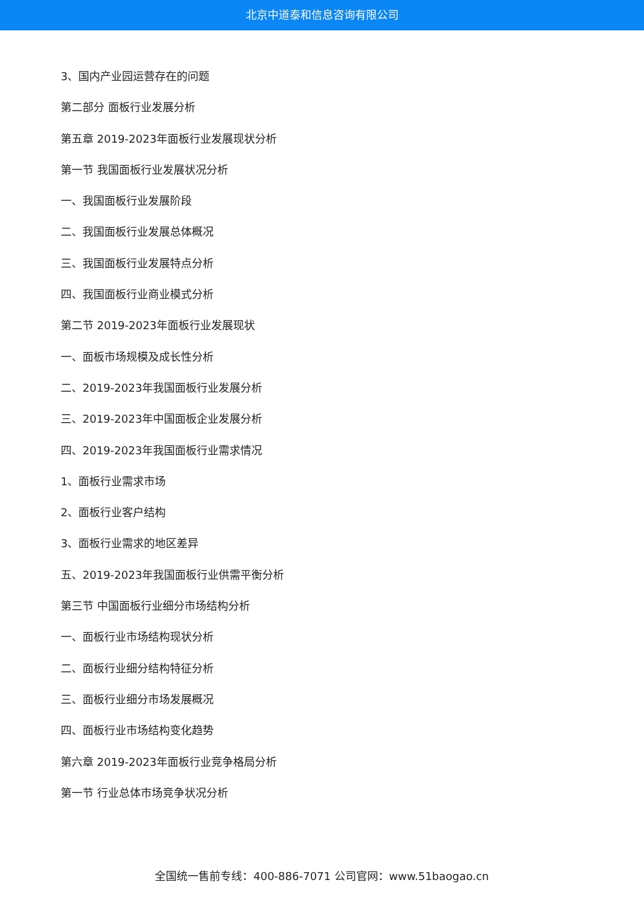北京中道泰和信息咨询有限公司
3、国内产业园运营存在的问题
第二部分 面板行业发展分析
第五章 2019-2023年面板行业发展现状分析
第一节 我国面板行业发展状况分析
一、我国面板行业发展阶段
二、我国面板行业发展总体概况
三、我国面板行业发展特点分析
四、我国面板行业商业模式分析
第二节 2019-2023年面板行业发展现状
一、面板市场规模及成长性分析
二、2019-2023年我国面板行业发展分析
三、2019-2023年中国面板企业发展分析
四、2019-2023年我国面板行业需求情况
1、面板行业需求市场
2、面板行业客户结构
3、面板行业需求的地区差异
五、2019-2023年我国面板行业供需平衡分析
第三节 中国面板行业细分市场结构分析
一、面板行业市场结构现状分析
二、面板行业细分结构特征分析
三、面板行业细分市场发展概况
四、面板行业市场结构变化趋势
第六章 2019-2023年面板行业竞争格局分析
第一节 行业总体市场竞争状况分析
全国统一售前专线：400-886-7071 公司官网：www.51baogao.cn